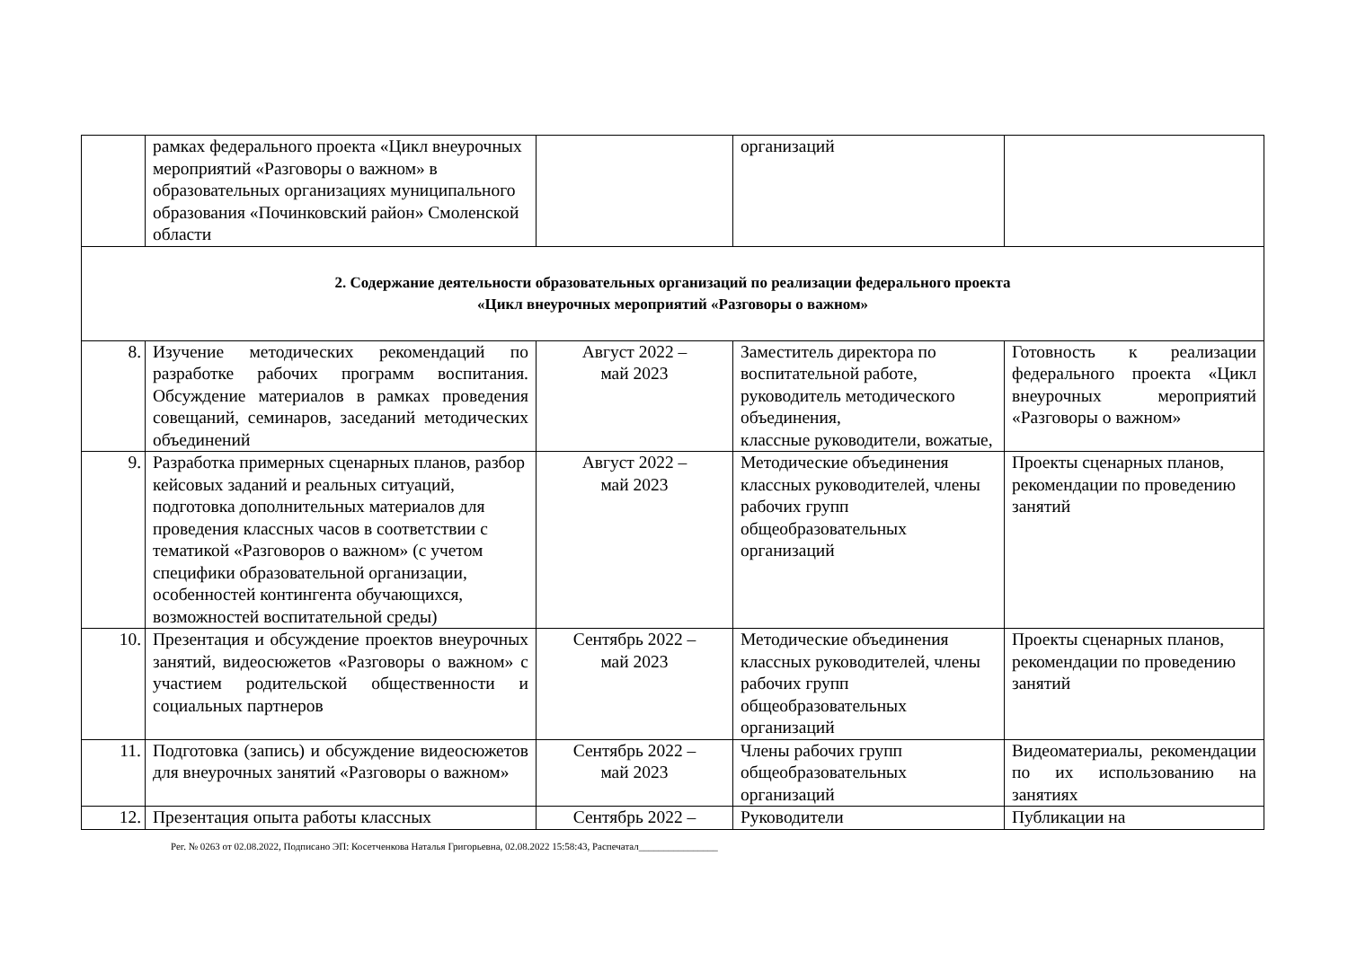| | рамках федерального проекта «Цикл внеурочных мероприятий «Разговоры о важном» в образовательных организациях муниципального образования «Починковский район» Смоленской области | | организаций | |
| 2. Содержание деятельности образовательных организаций по реализации федерального проекта «Цикл внеурочных мероприятий «Разговоры о важном» | | | | |
| 8. | Изучение методических рекомендаций по разработке рабочих программ воспитания. Обсуждение материалов в рамках проведения совещаний, семинаров, заседаний методических объединений | Август 2022 – май 2023 | Заместитель директора по воспитательной работе, руководитель методического объединения, классные руководители, вожатые, | Готовность к реализации федерального проекта «Цикл внеурочных мероприятий «Разговоры о важном» |
| 9. | Разработка примерных сценарных планов, разбор кейсовых заданий и реальных ситуаций, подготовка дополнительных материалов для проведения классных часов в соответствии с тематикой «Разговоров о важном» (с учетом специфики образовательной организации, особенностей контингента обучающихся, возможностей воспитательной среды) | Август 2022 – май 2023 | Методические объединения классных руководителей, члены рабочих групп общеобразовательных организаций | Проекты сценарных планов, рекомендации по проведению занятий |
| 10. | Презентация и обсуждение проектов внеурочных занятий, видеосюжетов «Разговоры о важном» с участием родительской общественности и социальных партнеров | Сентябрь 2022 – май 2023 | Методические объединения классных руководителей, члены рабочих групп общеобразовательных организаций | Проекты сценарных планов, рекомендации по проведению занятий |
| 11. | Подготовка (запись) и обсуждение видеосюжетов для внеурочных занятий «Разговоры о важном» | Сентябрь 2022 – май 2023 | Члены рабочих групп общеобразовательных организаций | Видеоматериалы, рекомендации по их использованию на занятиях |
| 12. | Презентация опыта работы классных | Сентябрь 2022 – | Руководители | Публикации на |
Рег. № 0263 от 02.08.2022, Подписано ЭП: Косетченкова Наталья Григорьевна, 02.08.2022 15:58:43, Распечатал________________